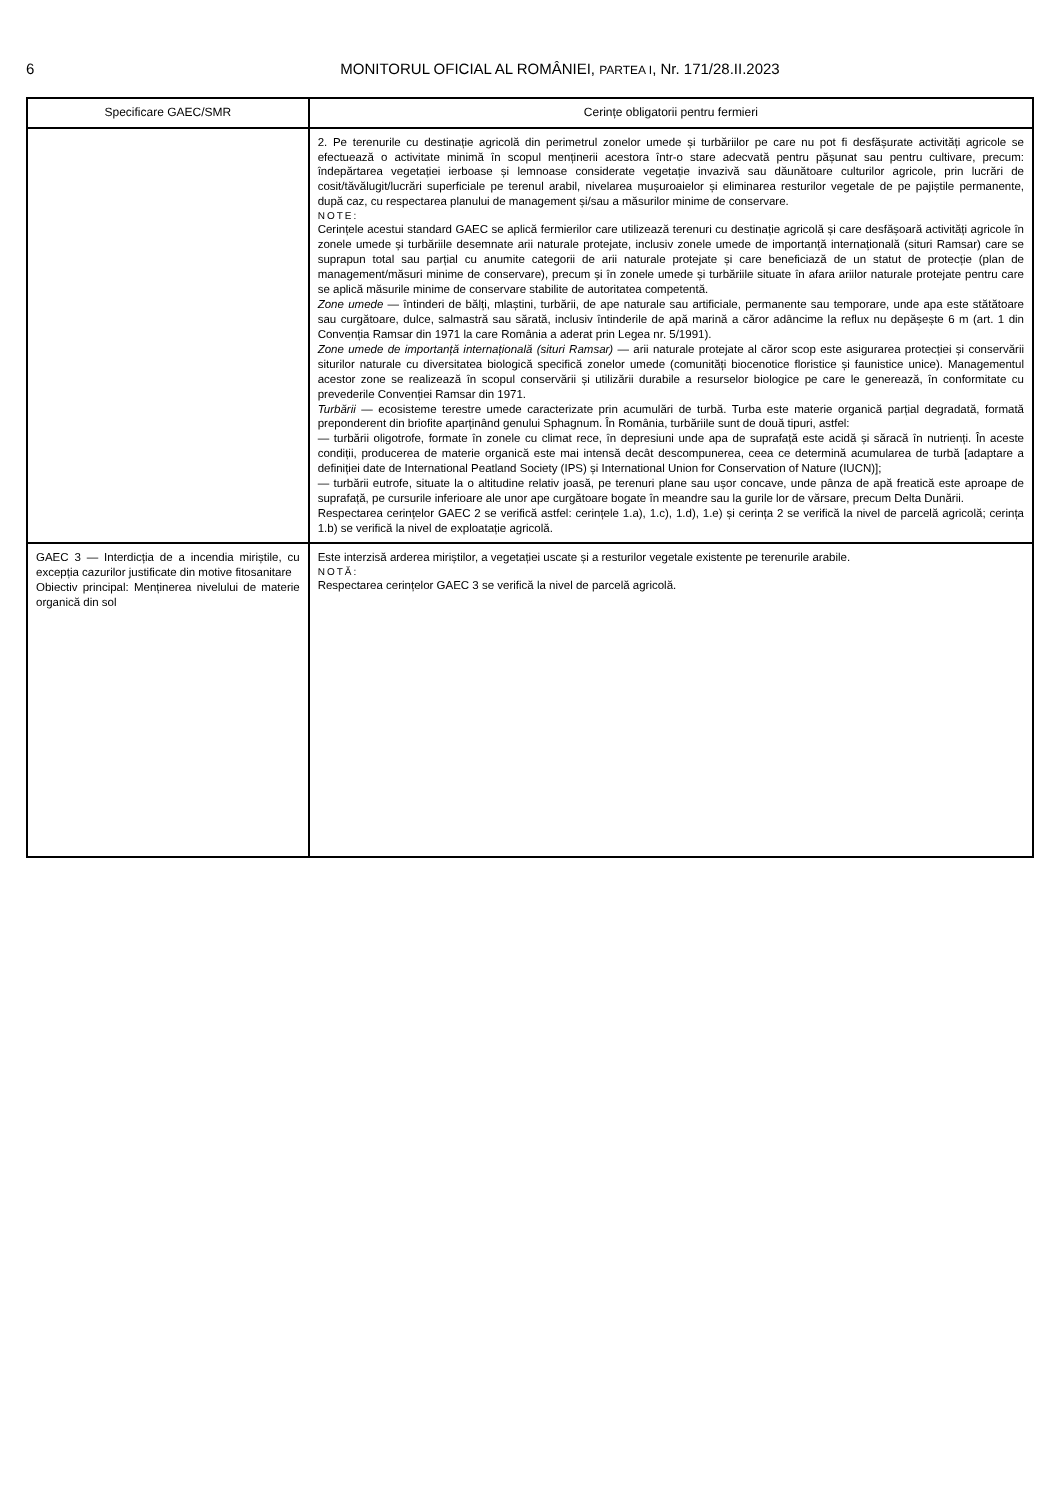6 MONITORUL OFICIAL AL ROMÂNIEI, PARTEA I, Nr. 171/28.II.2023
| Specificare GAEC/SMR | Cerințe obligatorii pentru fermieri |
| --- | --- |
| | 2. Pe terenurile cu destinație agricolă din perimetrul zonelor umede și turbăriilor pe care nu pot fi desfășurate activități agricole se efectuează o activitate minimă în scopul menținerii acestora într-o stare adecvată pentru pășunat sau pentru cultivare, precum: îndepărtarea vegetației ierboase și lemnoase considerate vegetație invazivă sau dăunătoare culturilor agricole, prin lucrări de cosit/tăvălugit/lucrări superficiale pe terenul arabil, nivelarea mușuroaielor și eliminarea resturilor vegetale de pe pajiștile permanente, după caz, cu respectarea planului de management și/sau a măsurilor minime de conservare. NOTE: Cerințele acestui standard GAEC se aplică fermierilor care utilizează terenuri cu destinație agricolă și care desfășoară activități agricole în zonele umede și turbăriile desemnate arii naturale protejate, inclusiv zonele umede de importanță internațională (situri Ramsar) care se suprapun total sau parțial cu anumite categorii de arii naturale protejate și care beneficiază de un statut de protecție (plan de management/măsuri minime de conservare), precum și în zonele umede și turbăriile situate în afara ariilor naturale protejate pentru care se aplică măsurile minime de conservare stabilite de autoritatea competentă. Zone umede — întinderi de bălți, mlaștini, turbării, de ape naturale sau artificiale, permanente sau temporare, unde apa este stătătoare sau curgătoare, dulce, salmastră sau sărată, inclusiv întinderile de apă marină a căror adâncime la reflux nu depășește 6 m (art. 1 din Convenția Ramsar din 1971 la care România a aderat prin Legea nr. 5/1991). Zone umede de importanță internațională (situri Ramsar) — arii naturale protejate al căror scop este asigurarea protecției și conservării siturilor naturale cu diversitatea biologică specifică zonelor umede (comunități biocenotice floristice și faunistice unice). Managementul acestor zone se realizează în scopul conservării și utilizării durabile a resurselor biologice pe care le generează, în conformitate cu prevederile Convenției Ramsar din 1971. Turbării — ecosisteme terestre umede caracterizate prin acumulări de turbă. Turba este materie organică parțial degradată, formată preponderent din briofite aparținând genului Sphagnum. În România, turbăriile sunt de două tipuri, astfel: — turbării oligotrofe, formate în zonele cu climat rece, în depresiuni unde apa de suprafață este acidă și săracă în nutrienți. În aceste condiții, producerea de materie organică este mai intensă decât descompunerea, ceea ce determină acumularea de turbă [adaptare a definiției date de International Peatland Society (IPS) și International Union for Conservation of Nature (IUCN)]; — turbării eutrofe, situate la o altitudine relativ joasă, pe terenuri plane sau ușor concave, unde pânza de apă freatică este aproape de suprafață, pe cursurile inferioare ale unor ape curgătoare bogate în meandre sau la gurile lor de vărsare, precum Delta Dunării. Respectarea cerințelor GAEC 2 se verifică astfel: cerințele 1.a), 1.c), 1.d), 1.e) și cerința 2 se verifică la nivel de parcelă agricolă; cerința 1.b) se verifică la nivel de exploatație agricolă. |
| GAEC 3 — Interdicția de a incendia miriștile, cu excepția cazurilor justificate din motive fitosanitare Obiectiv principal: Menținerea nivelului de materie organică din sol | Este interzisă arderea miriștilor, a vegetației uscate și a resturilor vegetale existente pe terenurile arabile. NOTĂ: Respectarea cerințelor GAEC 3 se verifică la nivel de parcelă agricolă. |